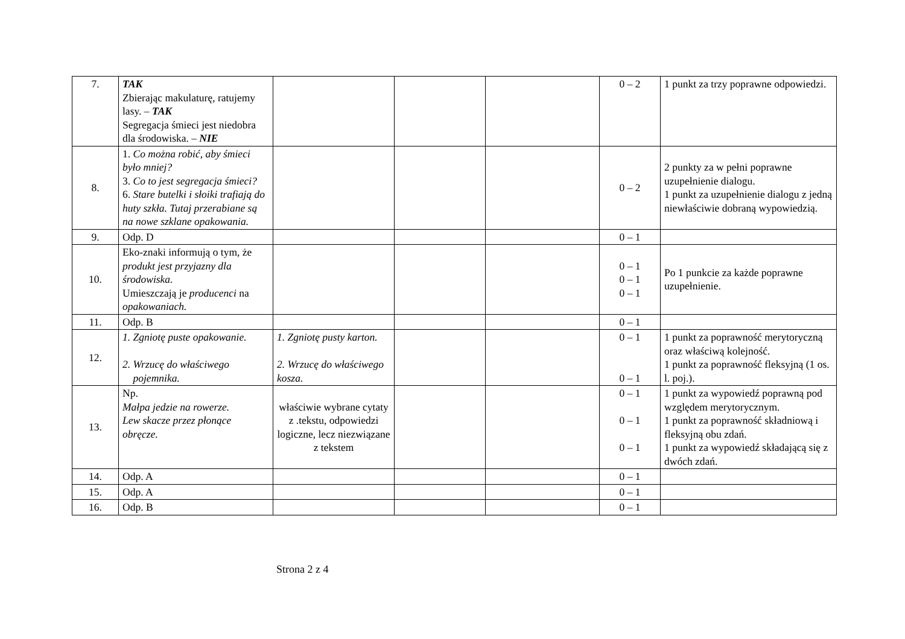| 7. | TAK Zbierając makulaturę, ratujemy lasy. – TAK Segregacja śmieci jest niedobra dla środowiska. – NIE | | | | 0 – 2 | 1 punkt za trzy poprawne odpowiedzi. |
| 8. | 1. Co można robić, aby śmieci było mniej? 3. Co to jest segregacja śmieci? 6. Stare butelki i słoiki trafiają do huty szkła. Tutaj przerabiane są na nowe szklane opakowania. | | | | 0 – 2 | 2 punkty za w pełni poprawne uzupełnienie dialogu. 1 punkt za uzupełnienie dialogu z jedną niewłaściwie dobraną wypowiedzią. |
| 9. | Odp. D | | | | 0 – 1 | |
| 10. | Eko-znaki informują o tym, że produkt jest przyjazny dla środowiska. Umieszczają je producenci na opakowaniach. | | | | 0 – 1 0 – 1 0 – 1 | Po 1 punkcie za każde poprawne uzupełnienie. |
| 11. | Odp. B | | | | 0 – 1 | |
| 12. | 1. Zgniotę puste opakowanie. 2. Wrzucę do właściwego pojemnika. | 1. Zgniotę pusty karton. 2. Wrzucę do właściwego kosza. | | | 0 – 1 0 – 1 | 1 punkt za poprawność merytoryczną oraz właściwą kolejność. 1 punkt za poprawność fleksyjną (1 os. l. poj.). |
| 13. | Np. Małpa jedzie na rowerze. Lew skacze przez płonące obręcze. | właściwie wybrane cytaty z .tekstu, odpowiedzi logiczne, lecz niezwiązane z tekstem | | | 0 – 1 0 – 1 0 – 1 | 1 punkt za wypowiedź poprawną pod względem merytorycznym. 1 punkt za poprawność składniową i fleksyjną obu zdań. 1 punkt za wypowiedź składającą się z dwóch zdań. |
| 14. | Odp. A | | | | 0 – 1 | |
| 15. | Odp. A | | | | 0 – 1 | |
| 16. | Odp. B | | | | 0 – 1 | |
Strona 2 z 4